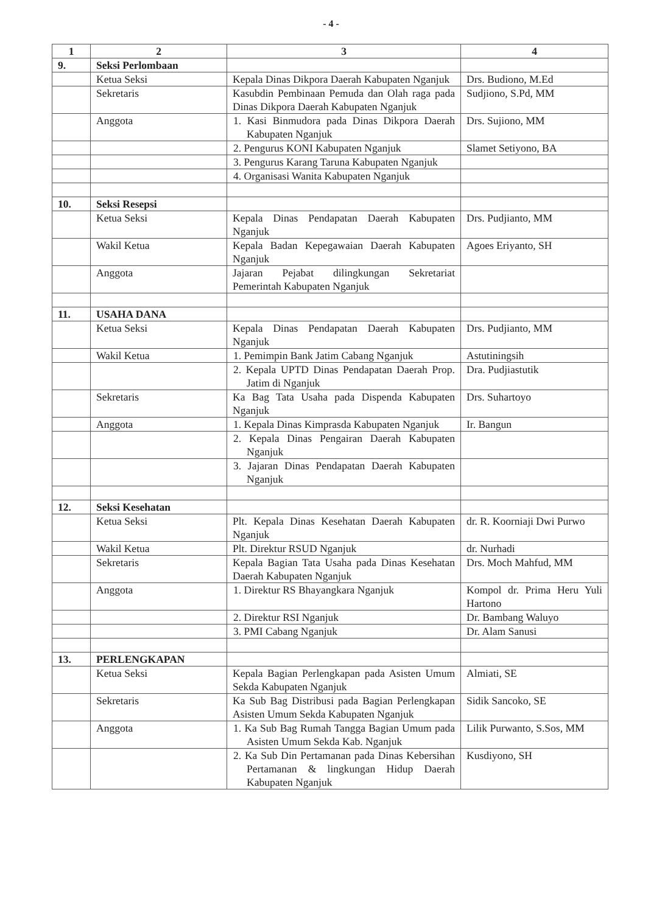- 4 -
| 1 | 2 | 3 | 4 |
| --- | --- | --- | --- |
| 9. | Seksi Perlombaan | | |
| | Ketua Seksi | Kepala Dinas Dikpora Daerah Kabupaten Nganjuk | Drs. Budiono, M.Ed |
| | Sekretaris | Kasubdin Pembinaan Pemuda dan Olah raga pada Dinas Dikpora Daerah Kabupaten Nganjuk | Sudjiono, S.Pd, MM |
| | Anggota | 1. Kasi Binmudora pada Dinas Dikpora Daerah Kabupaten Nganjuk | Drs. Sujiono, MM |
| | | 2. Pengurus KONI Kabupaten Nganjuk | Slamet Setiyono, BA |
| | | 3. Pengurus Karang Taruna Kabupaten Nganjuk | |
| | | 4. Organisasi Wanita Kabupaten Nganjuk | |
| 10. | Seksi Resepsi | | |
| | Ketua Seksi | Kepala Dinas Pendapatan Daerah Kabupaten Nganjuk | Drs. Pudjianto, MM |
| | Wakil Ketua | Kepala Badan Kepegawaian Daerah Kabupaten Nganjuk | Agoes Eriyanto, SH |
| | Anggota | Jajaran Pejabat dilingkungan Sekretariat Pemerintah Kabupaten Nganjuk | |
| 11. | USAHA DANA | | |
| | Ketua Seksi | Kepala Dinas Pendapatan Daerah Kabupaten Nganjuk | Drs. Pudjianto, MM |
| | Wakil Ketua | 1. Pemimpin Bank Jatim Cabang Nganjuk | Astutiningsih |
| | | 2. Kepala UPTD Dinas Pendapatan Daerah Prop. Jatim di Nganjuk | Dra. Pudjiastutik |
| | Sekretaris | Ka Bag Tata Usaha pada Dispenda Kabupaten Nganjuk | Drs. Suhartoyo |
| | Anggota | 1. Kepala Dinas Kimprasda Kabupaten Nganjuk | Ir. Bangun |
| | | 2. Kepala Dinas Pengairan Daerah Kabupaten Nganjuk | |
| | | 3. Jajaran Dinas Pendapatan Daerah Kabupaten Nganjuk | |
| 12. | Seksi Kesehatan | | |
| | Ketua Seksi | Plt. Kepala Dinas Kesehatan Daerah Kabupaten Nganjuk | dr. R. Koorniaji Dwi Purwo |
| | Wakil Ketua | Plt. Direktur RSUD Nganjuk | dr. Nurhadi |
| | Sekretaris | Kepala Bagian Tata Usaha pada Dinas Kesehatan Daerah Kabupaten Nganjuk | Drs. Moch Mahfud, MM |
| | Anggota | 1. Direktur RS Bhayangkara Nganjuk | Kompol dr. Prima Heru Yuli Hartono |
| | | 2. Direktur RSI Nganjuk | Dr. Bambang Waluyo |
| | | 3. PMI Cabang Nganjuk | Dr. Alam Sanusi |
| 13. | PERLENGKAPAN | | |
| | Ketua Seksi | Kepala Bagian Perlengkapan pada Asisten Umum Sekda Kabupaten Nganjuk | Almiati, SE |
| | Sekretaris | Ka Sub Bag Distribusi pada Bagian Perlengkapan Asisten Umum Sekda Kabupaten Nganjuk | Sidik Sancoko, SE |
| | Anggota | 1. Ka Sub Bag Rumah Tangga Bagian Umum pada Asisten Umum Sekda Kab. Nganjuk | Lilik Purwanto, S.Sos, MM |
| | | 2. Ka Sub Din Pertamanan pada Dinas Kebersihan Pertamanan & lingkungan Hidup Daerah Kabupaten Nganjuk | Kusdiyono, SH |